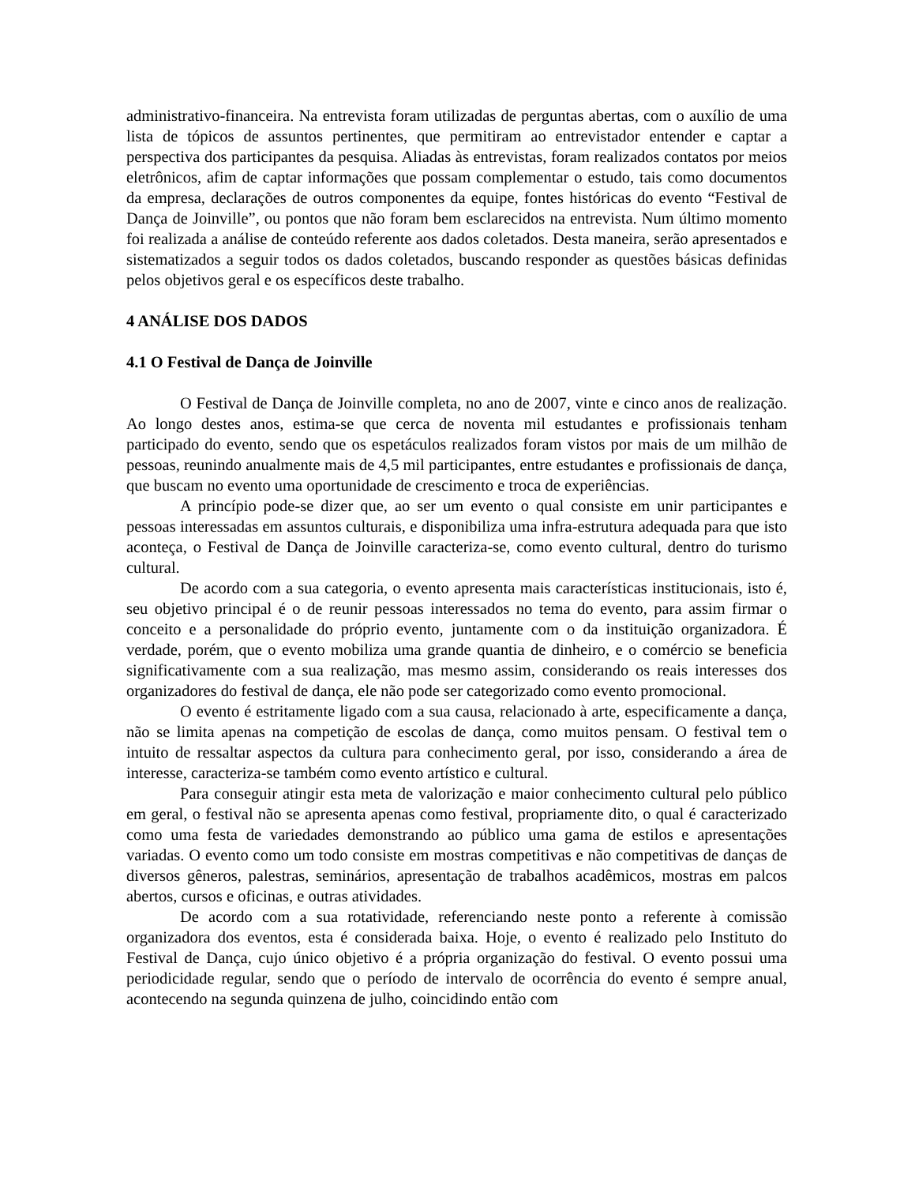administrativo-financeira. Na entrevista foram utilizadas de perguntas abertas, com o auxílio de uma lista de tópicos de assuntos pertinentes, que permitiram ao entrevistador entender e captar a perspectiva dos participantes da pesquisa. Aliadas às entrevistas, foram realizados contatos por meios eletrônicos, afim de captar informações que possam complementar o estudo, tais como documentos da empresa, declarações de outros componentes da equipe, fontes históricas do evento “Festival de Dança de Joinville”, ou pontos que não foram bem esclarecidos na entrevista. Num último momento foi realizada a análise de conteúdo referente aos dados coletados. Desta maneira, serão apresentados e sistematizados a seguir todos os dados coletados, buscando responder as questões básicas definidas pelos objetivos geral e os específicos deste trabalho.
4 ANÁLISE DOS DADOS
4.1 O Festival de Dança de Joinville
O Festival de Dança de Joinville completa, no ano de 2007, vinte e cinco anos de realização. Ao longo destes anos, estima-se que cerca de noventa mil estudantes e profissionais tenham participado do evento, sendo que os espetáculos realizados foram vistos por mais de um milhão de pessoas, reunindo anualmente mais de 4,5 mil participantes, entre estudantes e profissionais de dança, que buscam no evento uma oportunidade de crescimento e troca de experiências.
A princípio pode-se dizer que, ao ser um evento o qual consiste em unir participantes e pessoas interessadas em assuntos culturais, e disponibiliza uma infra-estrutura adequada para que isto aconteça, o Festival de Dança de Joinville caracteriza-se, como evento cultural, dentro do turismo cultural.
De acordo com a sua categoria, o evento apresenta mais características institucionais, isto é, seu objetivo principal é o de reunir pessoas interessados no tema do evento, para assim firmar o conceito e a personalidade do próprio evento, juntamente com o da instituição organizadora. É verdade, porém, que o evento mobiliza uma grande quantia de dinheiro, e o comércio se beneficia significativamente com a sua realização, mas mesmo assim, considerando os reais interesses dos organizadores do festival de dança, ele não pode ser categorizado como evento promocional.
O evento é estritamente ligado com a sua causa, relacionado à arte, especificamente a dança, não se limita apenas na competição de escolas de dança, como muitos pensam. O festival tem o intuito de ressaltar aspectos da cultura para conhecimento geral, por isso, considerando a área de interesse, caracteriza-se também como evento artístico e cultural.
Para conseguir atingir esta meta de valorização e maior conhecimento cultural pelo público em geral, o festival não se apresenta apenas como festival, propriamente dito, o qual é caracterizado como uma festa de variedades demonstrando ao público uma gama de estilos e apresentações variadas. O evento como um todo consiste em mostras competitivas e não competitivas de danças de diversos gêneros, palestras, seminários, apresentação de trabalhos acadêmicos, mostras em palcos abertos, cursos e oficinas, e outras atividades.
De acordo com a sua rotatividade, referenciando neste ponto a referente à comissão organizadora dos eventos, esta é considerada baixa. Hoje, o evento é realizado pelo Instituto do Festival de Dança, cujo único objetivo é a própria organização do festival. O evento possui uma periodicidade regular, sendo que o período de intervalo de ocorrência do evento é sempre anual, acontecendo na segunda quinzena de julho, coincidindo então com